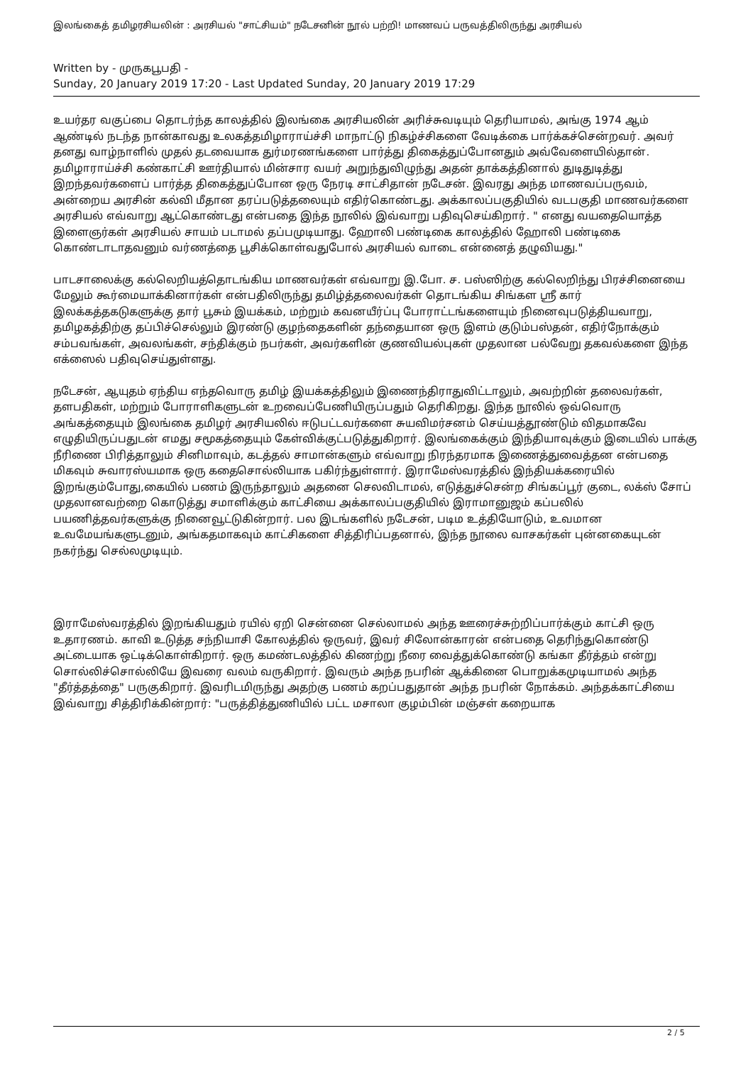இலங்கைத் தமிழரசியலின் : அரசியல் "சாட்சியம்" நடேசனின் நூல் பற்றி! மாணவப் பருவத்திலிருந்து அரசியல்
Written by - முருகபூபதி -
Sunday, 20 January 2019 17:20 - Last Updated Sunday, 20 January 2019 17:29
உயர்தர வகுப்பை தொடர்ந்த காலத்தில் இலங்கை அரசியலின் அரிச்சுவடியும் தெரியாமல், அங்கு 1974 ஆம் ஆண்டில் நடந்த நான்காவது உலகத்தமிழாராய்ச்சி மாநாட்டு நிகழ்ச்சிகளை வேடிக்கை பார்க்கச்சென்றவர். அவர் தனது வாழ்நாளில் முதல் தடவையாக துர்மரணங்களை பார்த்து திகைத்துப்போனதும் அவ்வேளையில்தான். தமிழாராய்ச்சி கண்காட்சி ஊர்தியால் மின்சார வயர் அறுந்துவிழுந்து அதன் தாக்கத்தினால் துடிதுடித்து இறந்தவர்களைப் பார்த்த திகைத்துப்போன ஒரு நேரடி சாட்சிதான் நடேசன். இவரது அந்த மாணவப்பருவம், அன்றைய அரசின் கல்வி மீதான தரப்படுத்தலையும் எதிர்கொண்டது. அக்காலப்பகுதியில் வடபகுதி மாணவர்களை அரசியல் எவ்வாறு ஆட்கொண்டது என்பதை இந்த நூலில் இவ்வாறு பதிவுசெய்கிறார். " எனது வயதையொத்த இளைஞர்கள் அரசியல் சாயம் படாமல் தப்பமுடியாது. ஹோலி பண்டிகை காலத்தில் ஹோலி பண்டிகை கொண்டாடாதவனும் வர்ணத்தை பூசிக்கொள்வதுபோல் அரசியல் வாடை என்னைத் தழுவியது."
பாடசாலைக்கு கல்லெறியத்தொடங்கிய மாணவர்கள் எவ்வாறு இ.போ. ச. பஸ்ஸிற்கு கல்லெறிந்து பிரச்சினையை மேலும் கூர்மையாக்கினார்கள் என்பதிலிருந்து தமிழ்த்தலைவர்கள் தொடங்கிய சிங்கள ஸ்ரீ கார் இலக்கத்தகடுகளுக்கு தார் பூசும் இயக்கம், மற்றும் கவனயீர்ப்பு போராட்டங்களையும் நினைவுபடுத்தியவாறு, தமிழகத்திற்கு தப்பிச்செல்லும் இரண்டு குழந்தைகளின் தந்தையான ஒரு இளம் குடும்பஸ்தன், எதிர்நோக்கும் சம்பவங்கள், அவலங்கள், சந்திக்கும் நபர்கள், அவர்களின் குணவியல்புகள் முதலான பல்வேறு தகவல்களை இந்த எக்ஸைல் பதிவுசெய்துள்ளது.
நடேசன், ஆயுதம் ஏந்திய எந்தவொரு தமிழ் இயக்கத்திலும் இணைந்திராதுவிட்டாலும், அவற்றின் தலைவர்கள், தளபதிகள், மற்றும் போராளிகளுடன் உறவைப்பேணியிருப்பதும் தெரிகிறது. இந்த நூலில் ஒவ்வொரு அங்கத்தையும் இலங்கை தமிழர் அரசியலில் ஈடுபட்டவர்களை சுயவிமர்சனம் செய்யத்தூண்டும் விதமாகவே எழுதியிருப்பதுடன் எமது சமூகத்தையும் கேள்விக்குட்படுத்துகிறார். இலங்கைக்கும் இந்தியாவுக்கும் இடையில் பாக்கு நீரிணை பிரித்தாலும் சினிமாவும், கடத்தல் சாமான்களும் எவ்வாறு நிரந்தரமாக இணைத்துவைத்தன என்பதை மிகவும் சுவாரஸ்யமாக ஒரு கதைசொல்லியாக பகிர்ந்துள்ளார். இராமேஸ்வரத்தில் இந்தியக்கரையில் இறங்கும்போது,கையில் பணம் இருந்தாலும் அதனை செலவிடாமல், எடுத்துச்சென்ற சிங்கப்பூர் குடை, லக்ஸ் சோப் முதலானவற்றை கொடுத்து சமாளிக்கும் காட்சியை அக்காலப்பகுதியில் இராமானுஜம் கப்பலில் பயணித்தவர்களுக்கு நினைவூட்டுகின்றார். பல இடங்களில் நடேசன், படிம உத்தியோடும், உவமான உவமேயங்களுடனும், அங்கதமாகவும் காட்சிகளை சித்திரிப்பதனால், இந்த நூலை வாசகர்கள் புன்னகையுடன் நகர்ந்து செல்லமுடியும்.
இராமேஸ்வரத்தில் இறங்கியதும் ரயில் ஏறி சென்னை செல்லாமல் அந்த ஊரைச்சுற்றிப்பார்க்கும் காட்சி ஒரு உதாரணம். காவி உடுத்த சந்நியாசி கோலத்தில் ஒருவர், இவர் சிலோன்காரன் என்பதை தெரிந்துகொண்டு அட்டையாக ஒட்டிக்கொள்கிறார். ஒரு கமண்டலத்தில் கிணற்று நீரை வைத்துக்கொண்டு கங்கா தீர்த்தம் என்று சொல்லிச்சொல்லியே இவரை வலம் வருகிறார். இவரும் அந்த நபரின் ஆக்கினை பொறுக்கமுடியாமல் அந்த "தீர்த்தத்தை" பருகுகிறார். இவரிடமிருந்து அதற்கு பணம் கறப்பதுதான் அந்த நபரின் நோக்கம். அந்தக்காட்சியை இவ்வாறு சித்திரிக்கின்றார்: "பருத்தித்துணியில் பட்ட மசாலா குழம்பின் மஞ்சள் கறையாக
2 / 5